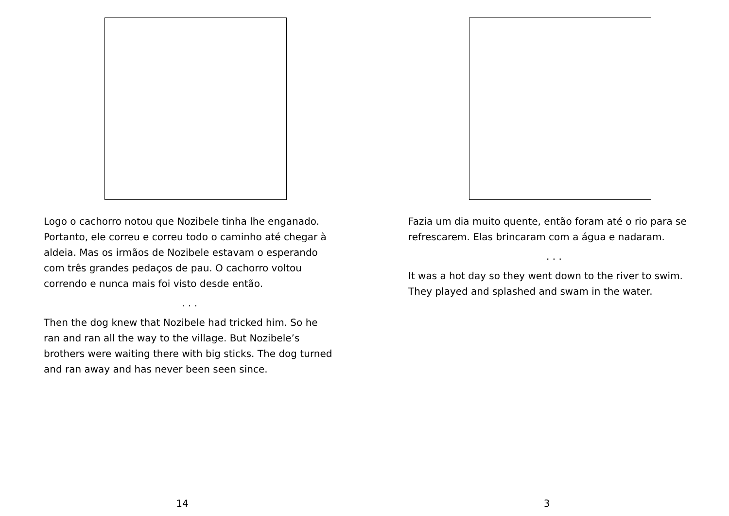Logo o cachorro notou que Nozibele tinha lhe enganado. Portanto, ele correu e correu todo o caminho até chegar à aldeia. Mas os irmãos de Nozibele estavam o esperando com três grandes pedaços de pau. O cachorro voltou correndo e nunca mais foi visto desde então.
. . .
Then the dog knew that Nozibele had tricked him. So he ran and ran all the way to the village. But Nozibele’s brothers were waiting there with big sticks. The dog turned and ran away and has never been seen since.
14
Fazia um dia muito quente, então foram até o rio para se refrescarem. Elas brincaram com a água e nadaram.
. . .
It was a hot day so they went down to the river to swim. They played and splashed and swam in the water.
3